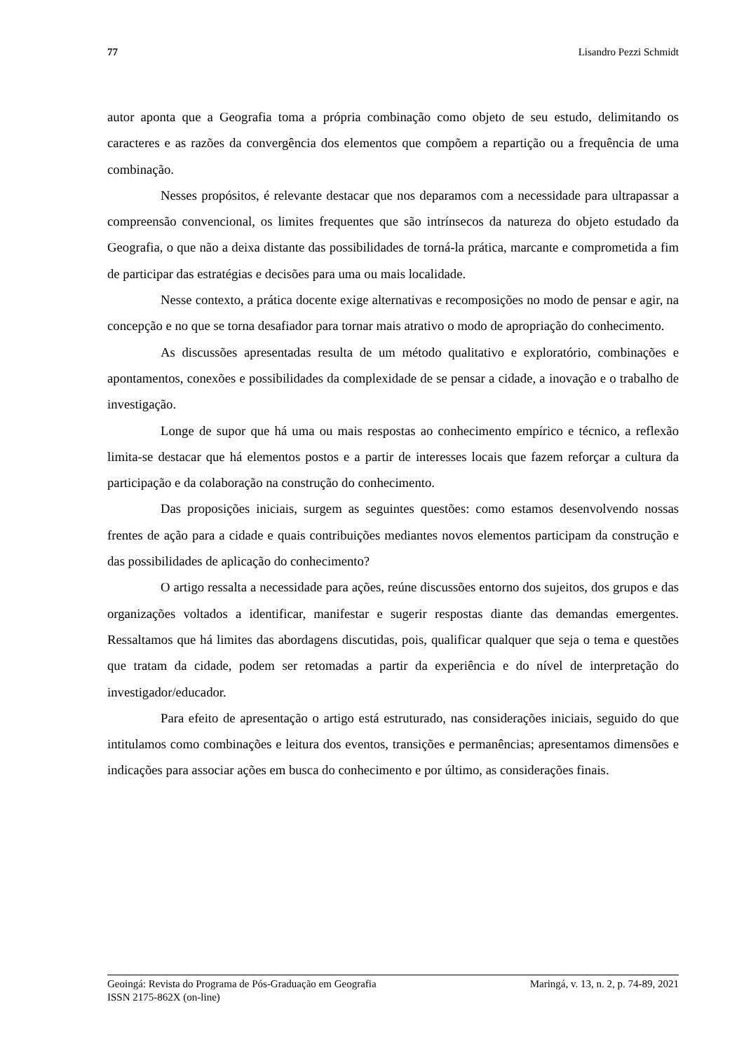77 Lisandro Pezzi Schmidt
autor aponta que a Geografia toma a própria combinação como objeto de seu estudo, delimitando os caracteres e as razões da convergência dos elementos que compõem a repartição ou a frequência de uma combinação.
Nesses propósitos, é relevante destacar que nos deparamos com a necessidade para ultrapassar a compreensão convencional, os limites frequentes que são intrínsecos da natureza do objeto estudado da Geografia, o que não a deixa distante das possibilidades de torná-la prática, marcante e comprometida a fim de participar das estratégias e decisões para uma ou mais localidade.
Nesse contexto, a prática docente exige alternativas e recomposições no modo de pensar e agir, na concepção e no que se torna desafiador para tornar mais atrativo o modo de apropriação do conhecimento.
As discussões apresentadas resulta de um método qualitativo e exploratório, combinações e apontamentos, conexões e possibilidades da complexidade de se pensar a cidade, a inovação e o trabalho de investigação.
Longe de supor que há uma ou mais respostas ao conhecimento empírico e técnico, a reflexão limita-se destacar que há elementos postos e a partir de interesses locais que fazem reforçar a cultura da participação e da colaboração na construção do conhecimento.
Das proposições iniciais, surgem as seguintes questões: como estamos desenvolvendo nossas frentes de ação para a cidade e quais contribuições mediantes novos elementos participam da construção e das possibilidades de aplicação do conhecimento?
O artigo ressalta a necessidade para ações, reúne discussões entorno dos sujeitos, dos grupos e das organizações voltados a identificar, manifestar e sugerir respostas diante das demandas emergentes. Ressaltamos que há limites das abordagens discutidas, pois, qualificar qualquer que seja o tema e questões que tratam da cidade, podem ser retomadas a partir da experiência e do nível de interpretação do investigador/educador.
Para efeito de apresentação o artigo está estruturado, nas considerações iniciais, seguido do que intitulamos como combinações e leitura dos eventos, transições e permanências; apresentamos dimensões e indicações para associar ações em busca do conhecimento e por último, as considerações finais.
Geoingá: Revista do Programa de Pós-Graduação em Geografia Maringá, v. 13, n. 2, p. 74-89, 2021
ISSN 2175-862X (on-line)